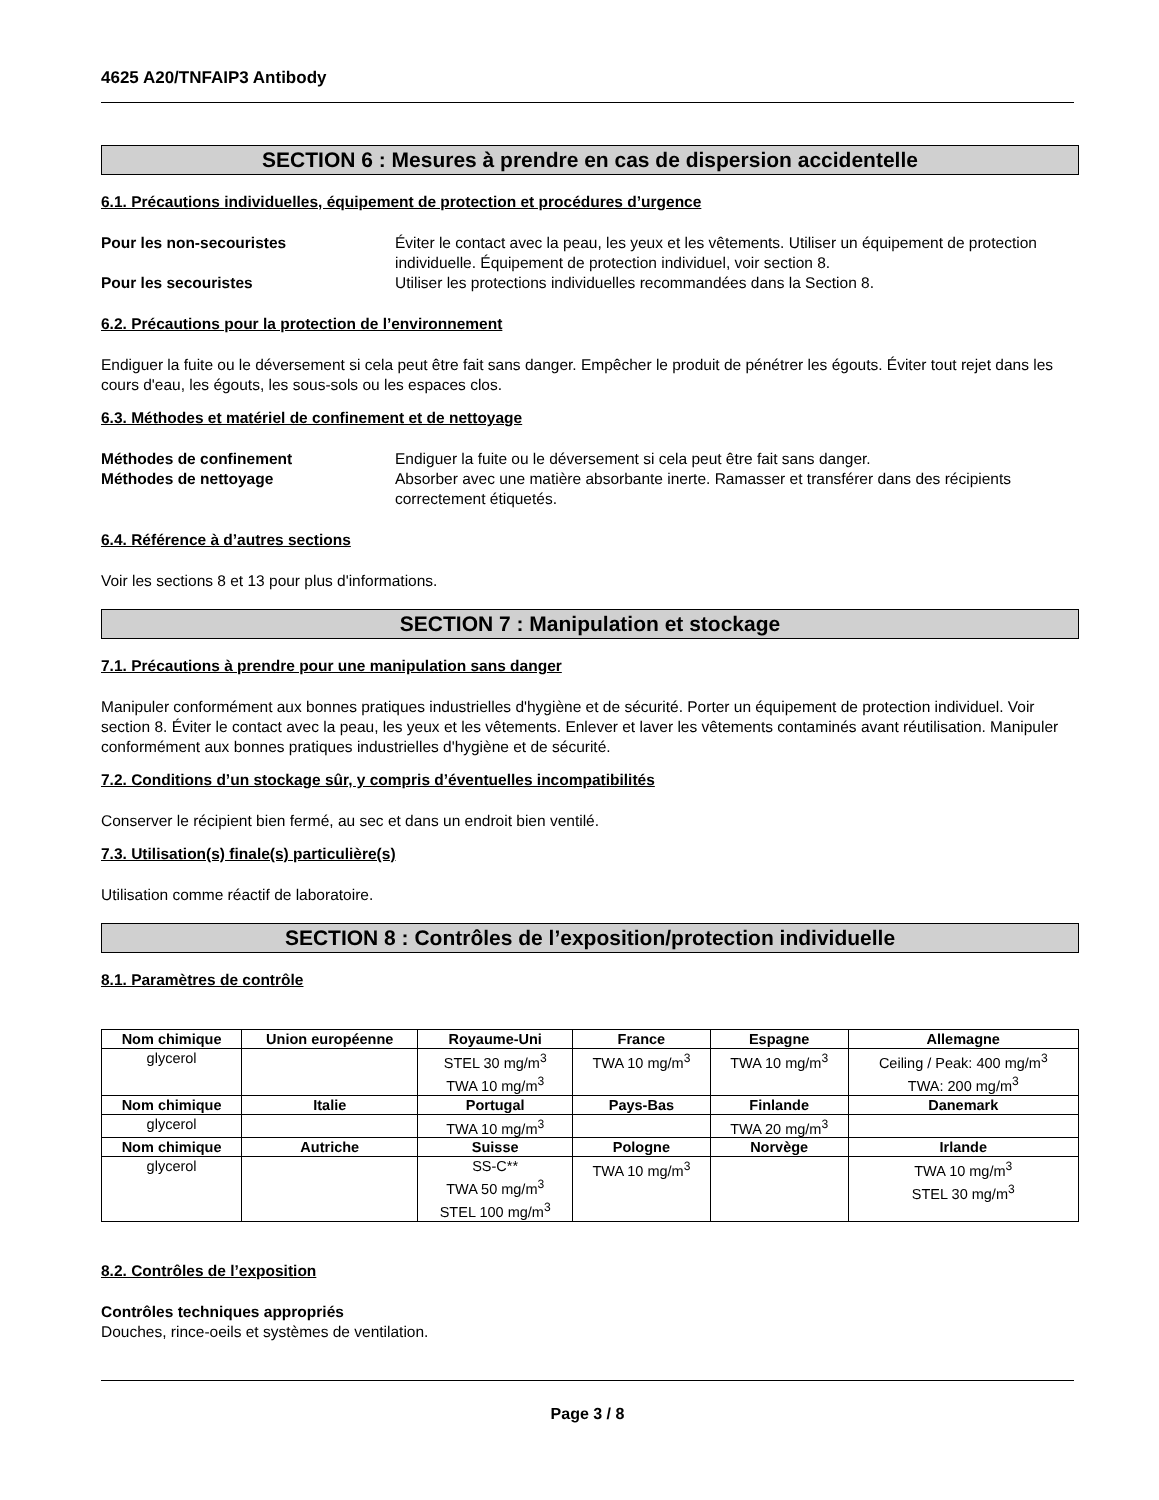4625 A20/TNFAIP3 Antibody
SECTION 6 : Mesures à prendre en cas de dispersion accidentelle
6.1. Précautions individuelles, équipement de protection et procédures d’urgence
Pour les non-secouristes Éviter le contact avec la peau, les yeux et les vêtements. Utiliser un équipement de protection individuelle. Équipement de protection individuel, voir section 8. Pour les secouristes Utiliser les protections individuelles recommandées dans la Section 8.
6.2. Précautions pour la protection de l’environnement
Endiguer la fuite ou le déversement si cela peut être fait sans danger. Empêcher le produit de pénétrer les égouts. Éviter tout rejet dans les cours d'eau, les égouts, les sous-sols ou les espaces clos.
6.3. Méthodes et matériel de confinement et de nettoyage
Méthodes de confinement Endiguer la fuite ou le déversement si cela peut être fait sans danger. Méthodes de nettoyage Absorber avec une matière absorbante inerte. Ramasser et transférer dans des récipients correctement étiquetés.
6.4. Référence à d’autres sections
Voir les sections 8 et 13 pour plus d'informations.
SECTION 7 : Manipulation et stockage
7.1. Précautions à prendre pour une manipulation sans danger
Manipuler conformément aux bonnes pratiques industrielles d'hygiène et de sécurité. Porter un équipement de protection individuel. Voir section 8. Éviter le contact avec la peau, les yeux et les vêtements. Enlever et laver les vêtements contaminés avant réutilisation. Manipuler conformément aux bonnes pratiques industrielles d'hygiène et de sécurité.
7.2. Conditions d’un stockage sûr, y compris d’éventuelles incompatibilités
Conserver le récipient bien fermé, au sec et dans un endroit bien ventilé.
7.3. Utilisation(s) finale(s) particulière(s)
Utilisation comme réactif de laboratoire.
SECTION 8 : Contrôles de l’exposition/protection individuelle
8.1. Paramètres de contrôle
| Nom chimique | Union européenne | Royaume-Uni | France | Espagne | Allemagne |
| --- | --- | --- | --- | --- | --- |
| glycerol | | STEL 30 mg/m<sup>3</sup> TWA 10 mg/m<sup>3</sup> | TWA 10 mg/m<sup>3</sup> | TWA 10 mg/m<sup>3</sup> | Ceiling / Peak: 400 mg/m<sup>3</sup> TWA: 200 mg/m<sup>3</sup> |
| Nom chimique | Italie | Portugal | Pays-Bas | Finlande | Danemark |
| glycerol | | TWA 10 mg/m<sup>3</sup> | | TWA 20 mg/m<sup>3</sup> | |
| Nom chimique | Autriche | Suisse | Pologne | Norvège | Irlande |
| glycerol | | SS-C** TWA 50 mg/m<sup>3</sup> STEL 100 mg/m<sup>3</sup> | TWA 10 mg/m<sup>3</sup> | | TWA 10 mg/m<sup>3</sup> STEL 30 mg/m<sup>3</sup> |
8.2. Contrôles de l’exposition
Contrôles techniques appropriés
Douches, rince-oeils et systèmes de ventilation.
Page 3 / 8